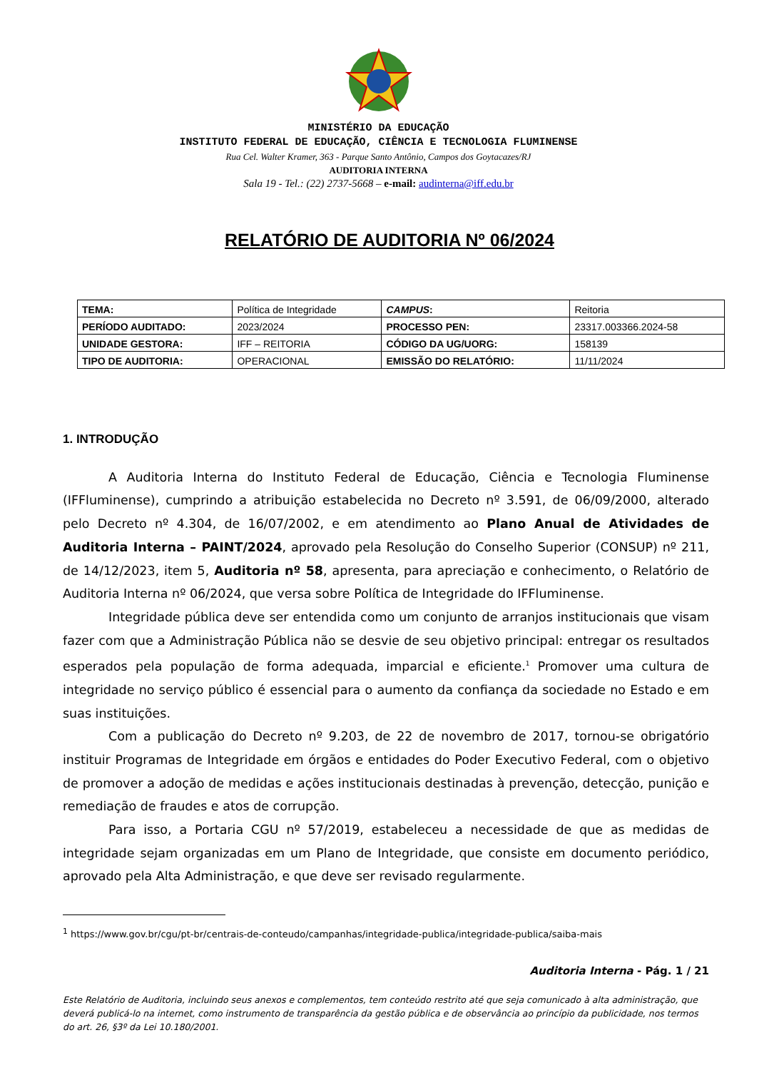MINISTÉRIO DA EDUCAÇÃO
INSTITUTO FEDERAL DE EDUCAÇÃO, CIÊNCIA E TECNOLOGIA FLUMINENSE
Rua Cel. Walter Kramer, 363 - Parque Santo Antônio, Campos dos Goytacazes/RJ
AUDITORIA INTERNA
Sala 19 - Tel.: (22) 2737-5668 – e-mail: audinterna@iff.edu.br
RELATÓRIO DE AUDITORIA Nº 06/2024
| TEMA: | Política de Integridade | CAMPUS : | Reitoria |
| PERÍODO AUDITADO: | 2023/2024 | PROCESSO PEN: | 23317.003366.2024-58 |
| UNIDADE GESTORA: | IFF – REITORIA | CÓDIGO DA UG/UORG: | 158139 |
| TIPO DE AUDITORIA: | OPERACIONAL | EMISSÃO DO RELATÓRIO: | 11/11/2024 |
1. INTRODUÇÃO
A Auditoria Interna do Instituto Federal de Educação, Ciência e Tecnologia Fluminense (IFFluminense), cumprindo a atribuição estabelecida no Decreto nº 3.591, de 06/09/2000, alterado pelo Decreto nº 4.304, de 16/07/2002, e em atendimento ao Plano Anual de Atividades de Auditoria Interna – PAINT/2024, aprovado pela Resolução do Conselho Superior (CONSUP) nº 211, de 14/12/2023, item 5, Auditoria nº 58, apresenta, para apreciação e conhecimento, o Relatório de Auditoria Interna nº 06/2024, que versa sobre Política de Integridade do IFFluminense.
Integridade pública deve ser entendida como um conjunto de arranjos institucionais que visam fazer com que a Administração Pública não se desvie de seu objetivo principal: entregar os resultados esperados pela população de forma adequada, imparcial e eficiente.<sup>1</sup> Promover uma cultura de integridade no serviço público é essencial para o aumento da confiança da sociedade no Estado e em suas instituições.
Com a publicação do Decreto nº 9.203, de 22 de novembro de 2017, tornou-se obrigatório instituir Programas de Integridade em órgãos e entidades do Poder Executivo Federal, com o objetivo de promover a adoção de medidas e ações institucionais destinadas à prevenção, detecção, punição e remediação de fraudes e atos de corrupção.
Para isso, a Portaria CGU nº 57/2019, estabeleceu a necessidade de que as medidas de integridade sejam organizadas em um Plano de Integridade, que consiste em documento periódico, aprovado pela Alta Administração, e que deve ser revisado regularmente.
<sup>1</sup> https://www.gov.br/cgu/pt-br/centrais-de-conteudo/campanhas/integridade-publica/integridade-publica/saiba-mais
Auditoria Interna - Pág. 1 / 21
Este Relatório de Auditoria, incluindo seus anexos e complementos, tem conteúdo restrito até que seja comunicado à alta administração, que deverá publicá-lo na internet, como instrumento de transparência da gestão pública e de observância ao princípio da publicidade, nos termos do art. 26, §3º da Lei 10.180/2001.